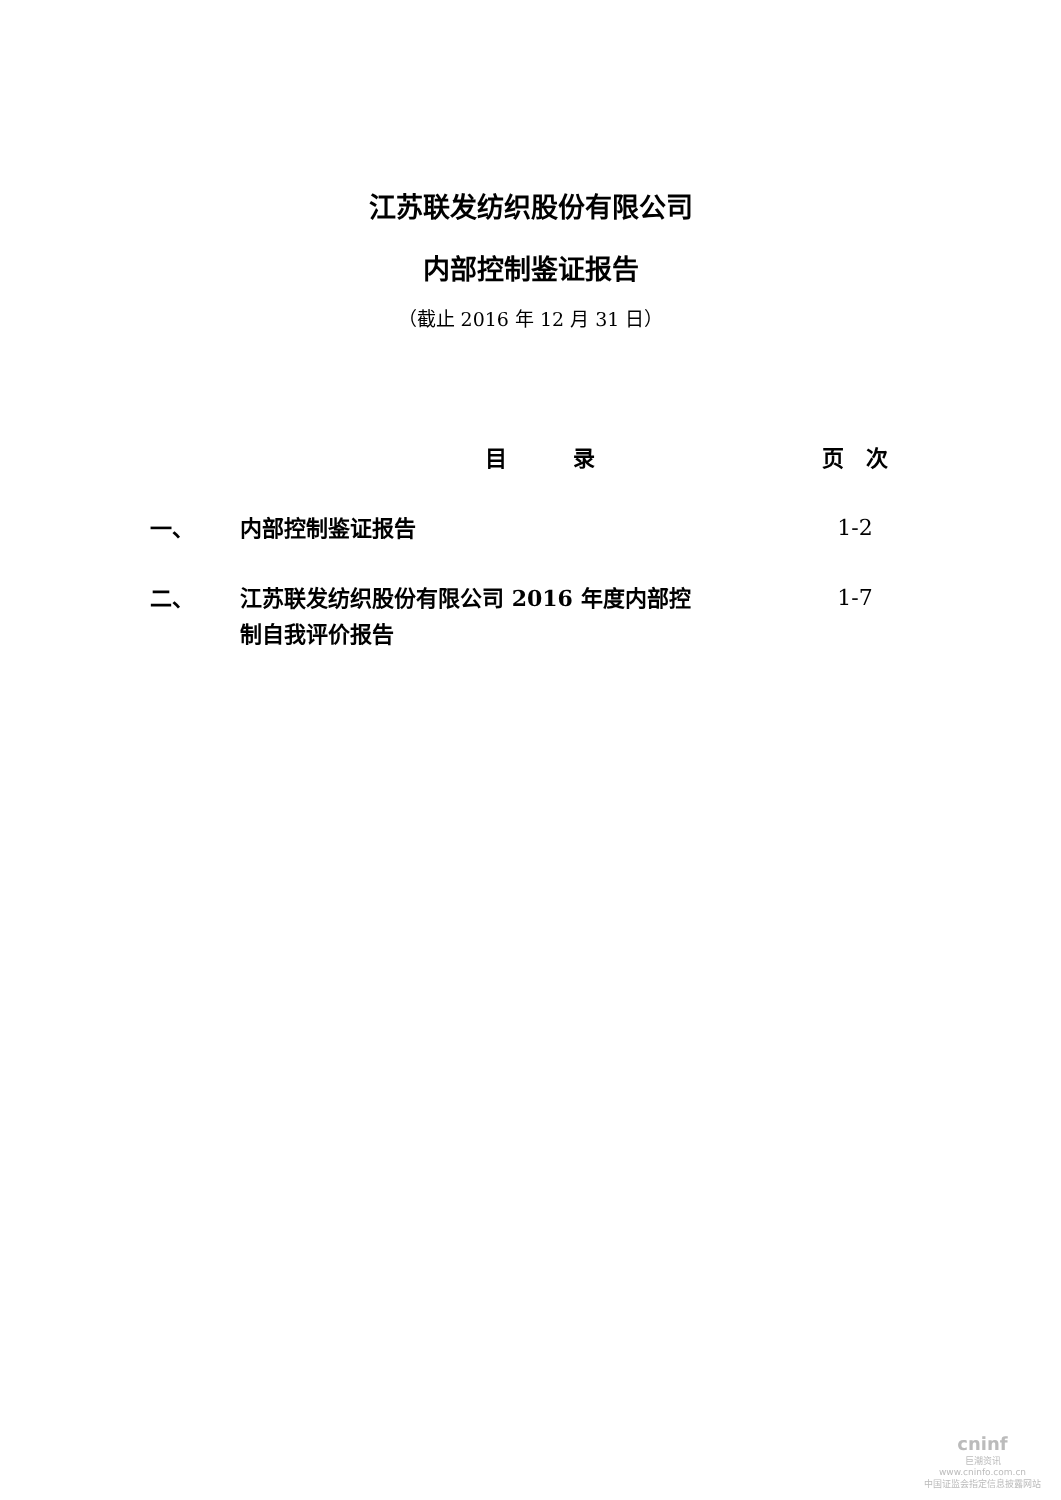江苏联发纺织股份有限公司
内部控制鉴证报告
（截止 2016 年 12 月 31 日）
| | 目 录 | 页 次 |
| --- | --- | --- |
| 一、 | 内部控制鉴证报告 | 1-2 |
| 二、 | 江苏联发纺织股份有限公司 2016 年度内部控 制自我评价报告 | 1-7 |
cninf
巨潮资讯
www.cninfo.com.cn
中国证监会指定信息披露网站